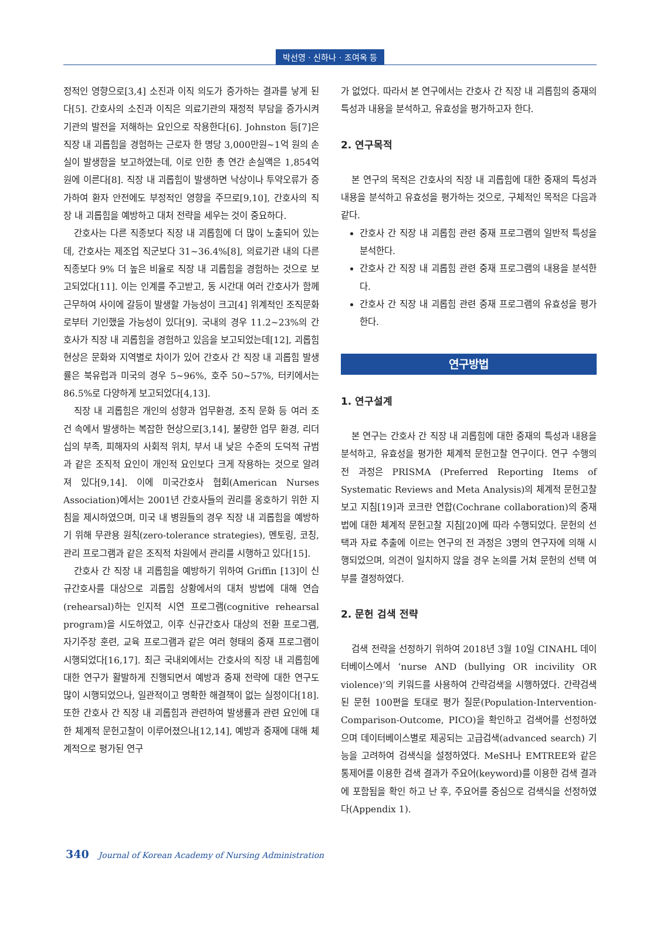박선영 · 신하나 · 조여옥 등
정적인 영향으로[3,4] 소진과 이직 의도가 증가하는 결과를 낳게 된다[5]. 간호사의 소진과 이직은 의료기관의 재정적 부담을 증가시켜 기관의 발전을 저해하는 요인으로 작용한다[6]. Johnston 등[7]은 직장 내 괴롭힘을 경험하는 근로자 한 명당 3,000만원~1억 원의 손실이 발생함을 보고하였는데, 이로 인한 총 연간 손실액은 1,854억 원에 이른다[8]. 직장 내 괴롭힘이 발생하면 낙상이나 투약오류가 증가하여 환자 안전에도 부정적인 영향을 주므로[9,10], 간호사의 직장 내 괴롭힘을 예방하고 대처 전략을 세우는 것이 중요하다.
간호사는 다른 직종보다 직장 내 괴롭힘에 더 많이 노출되어 있는데, 간호사는 제조업 직군보다 31~36.4%[8], 의료기관 내의 다른 직종보다 9% 더 높은 비율로 직장 내 괴롭힘을 경험하는 것으로 보고되었다[11]. 이는 인계를 주고받고, 동 시간대 여러 간호사가 함께 근무하여 사이에 갈등이 발생할 가능성이 크고[4] 위계적인 조직문화로부터 기인했을 가능성이 있다[9]. 국내의 경우 11.2~23%의 간호사가 직장 내 괴롭힘을 경험하고 있음을 보고되었는데[12], 괴롭힘 현상은 문화와 지역별로 차이가 있어 간호사 간 직장 내 괴롭힘 발생률은 북유럽과 미국의 경우 5~96%, 호주 50~57%, 터키에서는 86.5%로 다양하게 보고되었다[4,13].
직장 내 괴롭힘은 개인의 성향과 업무환경, 조직 문화 등 여러 조건 속에서 발생하는 복잡한 현상으로[3,14], 불량한 업무 환경, 리더십의 부족, 피해자의 사회적 위치, 부서 내 낮은 수준의 도덕적 규범과 같은 조직적 요인이 개인적 요인보다 크게 작용하는 것으로 알려져 있다[9,14]. 이에 미국간호사 협회(American Nurses Association)에서는 2001년 간호사들의 권리를 옹호하기 위한 지침을 제시하였으며, 미국 내 병원들의 경우 직장 내 괴롭힘을 예방하기 위해 무관용 원칙(zero-tolerance strategies), 멘토링, 코칭, 관리 프로그램과 같은 조직적 차원에서 관리를 시행하고 있다[15].
간호사 간 직장 내 괴롭힘을 예방하기 위하여 Griffin [13]이 신규간호사를 대상으로 괴롭힘 상황에서의 대처 방법에 대해 연습(rehearsal)하는 인지적 시연 프로그램(cognitive rehearsal program)을 시도하였고, 이후 신규간호사 대상의 전환 프로그램, 자기주장 훈련, 교육 프로그램과 같은 여러 형태의 중재 프로그램이 시행되었다[16,17]. 최근 국내외에서는 간호사의 직장 내 괴롭힘에 대한 연구가 활발하게 진행되면서 예방과 중재 전략에 대한 연구도 많이 시행되었으나, 일관적이고 명확한 해결책이 없는 실정이다[18]. 또한 간호사 간 직장 내 괴롭힘과 관련하여 발생률과 관련 요인에 대한 체계적 문헌고찰이 이루어졌으나[12,14], 예방과 중재에 대해 체계적으로 평가된 연구
가 없었다. 따라서 본 연구에서는 간호사 간 직장 내 괴롭힘의 중재의 특성과 내용을 분석하고, 유효성을 평가하고자 한다.
2. 연구목적
본 연구의 목적은 간호사의 직장 내 괴롭힘에 대한 중재의 특성과 내용을 분석하고 유효성을 평가하는 것으로, 구체적인 목적은 다음과 같다.
간호사 간 직장 내 괴롭힘 관련 중재 프로그램의 일반적 특성을 분석한다.
간호사 간 직장 내 괴롭힘 관련 중재 프로그램의 내용을 분석한다.
간호사 간 직장 내 괴롭힘 관련 중재 프로그램의 유효성을 평가한다.
연구방법
1. 연구설계
본 연구는 간호사 간 직장 내 괴롭힘에 대한 중재의 특성과 내용을 분석하고, 유효성을 평가한 체계적 문헌고찰 연구이다. 연구 수행의 전 과정은 PRISMA (Preferred Reporting Items of Systematic Reviews and Meta Analysis)의 체계적 문헌고찰 보고 지침[19]과 코크란 연합(Cochrane collaboration)의 중재법에 대한 체계적 문헌고찰 지침[20]에 따라 수행되었다. 문헌의 선택과 자료 추출에 이르는 연구의 전 과정은 3명의 연구자에 의해 시행되었으며, 의견이 일치하지 않을 경우 논의를 거쳐 문헌의 선택 여부를 결정하였다.
2. 문헌 검색 전략
검색 전략을 선정하기 위하여 2018년 3월 10일 CINAHL 데이터베이스에서 ‘nurse AND (bullying OR incivility OR violence)’의 키워드를 사용하여 간략검색을 시행하였다. 간략검색된 문헌 100편을 토대로 평가 질문(Population-Intervention-Comparison-Outcome, PICO)을 확인하고 검색어를 선정하였으며 데이터베이스별로 제공되는 고급검색(advanced search) 기능을 고려하여 검색식을 설정하였다. MeSH나 EMTREE와 같은 통제어를 이용한 검색 결과가 주요어(keyword)를 이용한 검색 결과에 포함됨을 확인 하고 난 후, 주요어를 중심으로 검색식을 선정하였다(Appendix 1).
340 Journal of Korean Academy of Nursing Administration